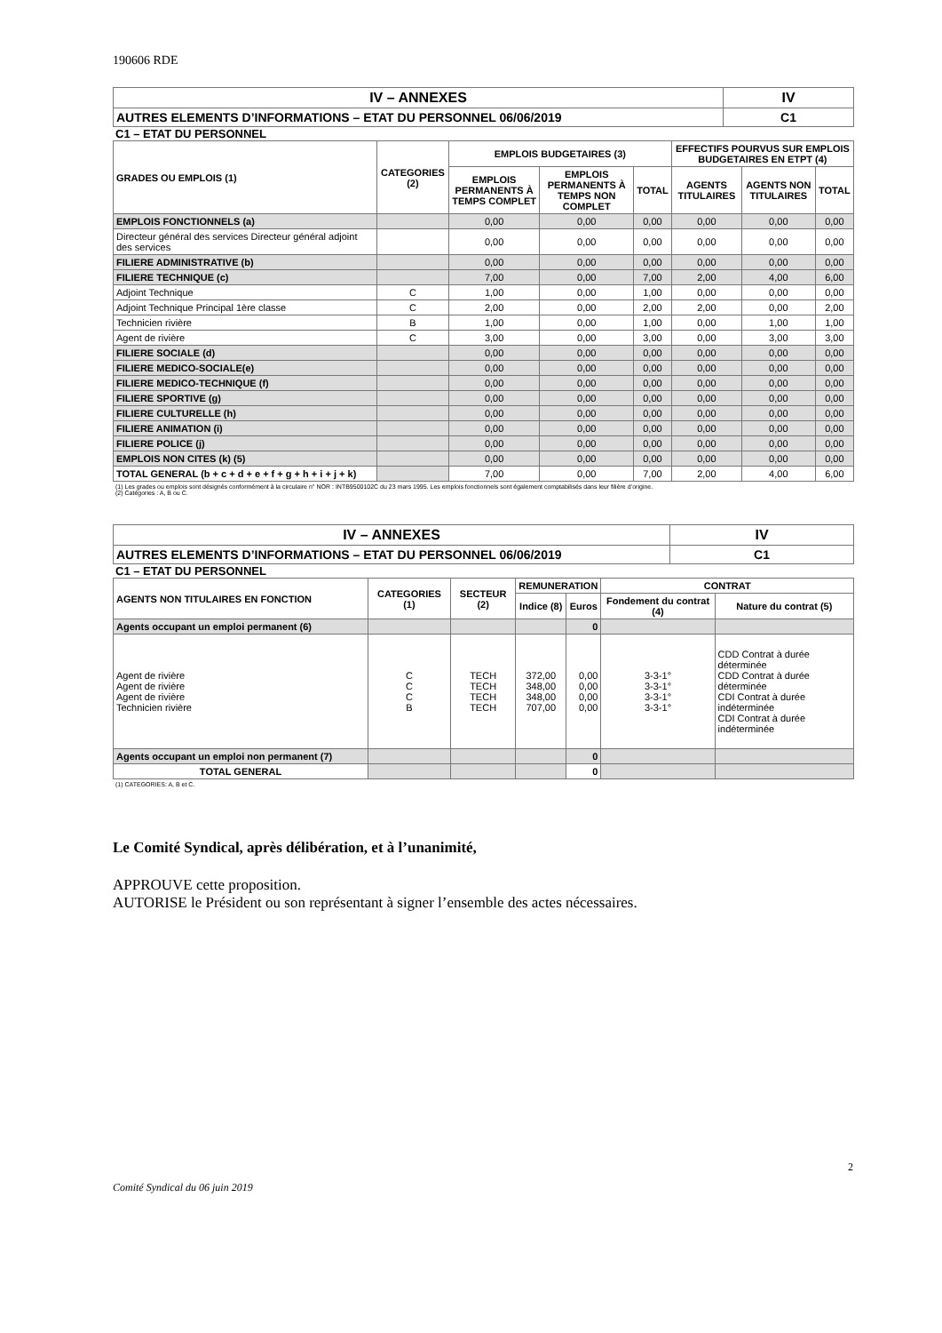190606 RDE
| IV – ANNEXES | IV |
| AUTRES ELEMENTS D’INFORMATIONS – ETAT DU PERSONNEL 06/06/2019 | C1 |
C1 – ETAT DU PERSONNEL
| GRADES OU EMPLOIS (1) | CATEGORIES (2) | EMPLOIS BUDGETAIRES (3) | | | EFFECTIFS POURVUS SUR EMPLOIS BUDGETAIRES EN ETPT (4) | | |
| --- | --- | --- | --- | --- | --- | --- | --- |
| | | EMPLOIS PERMANENTS À TEMPS COMPLET | EMPLOIS PERMANENTS À TEMPS NON COMPLET | TOTAL | AGENTS TITULAIRES | AGENTS NON TITULAIRES | TOTAL |
| EMPLOIS FONCTIONNELS (a) | | 0,00 | 0,00 | 0,00 | 0,00 | 0,00 | 0,00 |
| Directeur général des services Directeur général adjoint des services | | 0,00 | 0,00 | 0,00 | 0,00 | 0,00 | 0,00 |
| FILIERE ADMINISTRATIVE (b) | | 0,00 | 0,00 | 0,00 | 0,00 | 0,00 | 0,00 |
| FILIERE TECHNIQUE (c) | | 7,00 | 0,00 | 7,00 | 2,00 | 4,00 | 6,00 |
| Adjoint Technique | C | 1,00 | 0,00 | 1,00 | 0,00 | 0,00 | 0,00 |
| Adjoint Technique Principal 1ère classe | C | 2,00 | 0,00 | 2,00 | 2,00 | 0,00 | 2,00 |
| Technicien rivière | B | 1,00 | 0,00 | 1,00 | 0,00 | 1,00 | 1,00 |
| Agent de rivière | C | 3,00 | 0,00 | 3,00 | 0,00 | 3,00 | 3,00 |
| FILIERE SOCIALE (d) | | 0,00 | 0,00 | 0,00 | 0,00 | 0,00 | 0,00 |
| FILIERE MEDICO-SOCIALE(e) | | 0,00 | 0,00 | 0,00 | 0,00 | 0,00 | 0,00 |
| FILIERE MEDICO-TECHNIQUE (f) | | 0,00 | 0,00 | 0,00 | 0,00 | 0,00 | 0,00 |
| FILIERE SPORTIVE (g) | | 0,00 | 0,00 | 0,00 | 0,00 | 0,00 | 0,00 |
| FILIERE CULTURELLE (h) | | 0,00 | 0,00 | 0,00 | 0,00 | 0,00 | 0,00 |
| FILIERE ANIMATION (i) | | 0,00 | 0,00 | 0,00 | 0,00 | 0,00 | 0,00 |
| FILIERE POLICE (j) | | 0,00 | 0,00 | 0,00 | 0,00 | 0,00 | 0,00 |
| EMPLOIS NON CITES (k) (5) | | 0,00 | 0,00 | 0,00 | 0,00 | 0,00 | 0,00 |
| TOTAL GENERAL (b + c + d + e + f + g + h + i + j + k) | | 7,00 | 0,00 | 7,00 | 2,00 | 4,00 | 6,00 |
(1) Les grades ou emplois sont désignés conformément à la circulaire n° NOR : INTB9500102C du 23 mars 1995. Les emplois fonctionnels sont également comptabilisés dans leur filière d’origine.
(2) Catégories : A, B ou C.
| IV – ANNEXES | IV |
| AUTRES ELEMENTS D’INFORMATIONS – ETAT DU PERSONNEL 06/06/2019 | C1 |
C1 – ETAT DU PERSONNEL
| AGENTS NON TITULAIRES EN FONCTION | CATEGORIES (1) | SECTEUR (2) | REMUNERATION | | CONTRAT | |
| --- | --- | --- | --- | --- | --- | --- |
| | | | Indice (8) | Euros | Fondement du contrat (4) | Nature du contrat (5) |
| Agents occupant un emploi permanent (6) | | | | 0 | | |
| Agent de rivière Agent de rivière Agent de rivière Technicien rivière | C C C B | TECH TECH TECH TECH | 372,00 348,00 348,00 707,00 | 0,00 0,00 0,00 0,00 | 3-3-1° 3-3-1° 3-3-1° 3-3-1° | CDD Contrat à durée déterminée CDD Contrat à durée déterminée CDI Contrat à durée indéterminée CDI Contrat à durée indéterminée |
| Agents occupant un emploi non permanent (7) | | | | 0 | | |
| TOTAL GENERAL | | | | 0 | | |
(1) CATEGORIES: A, B et C.
Le Comité Syndical, après délibération, et à l’unanimité,
APPROUVE cette proposition.
AUTORISE le Président ou son représentant à signer l’ensemble des actes nécessaires.
2
Comité Syndical du 06 juin 2019